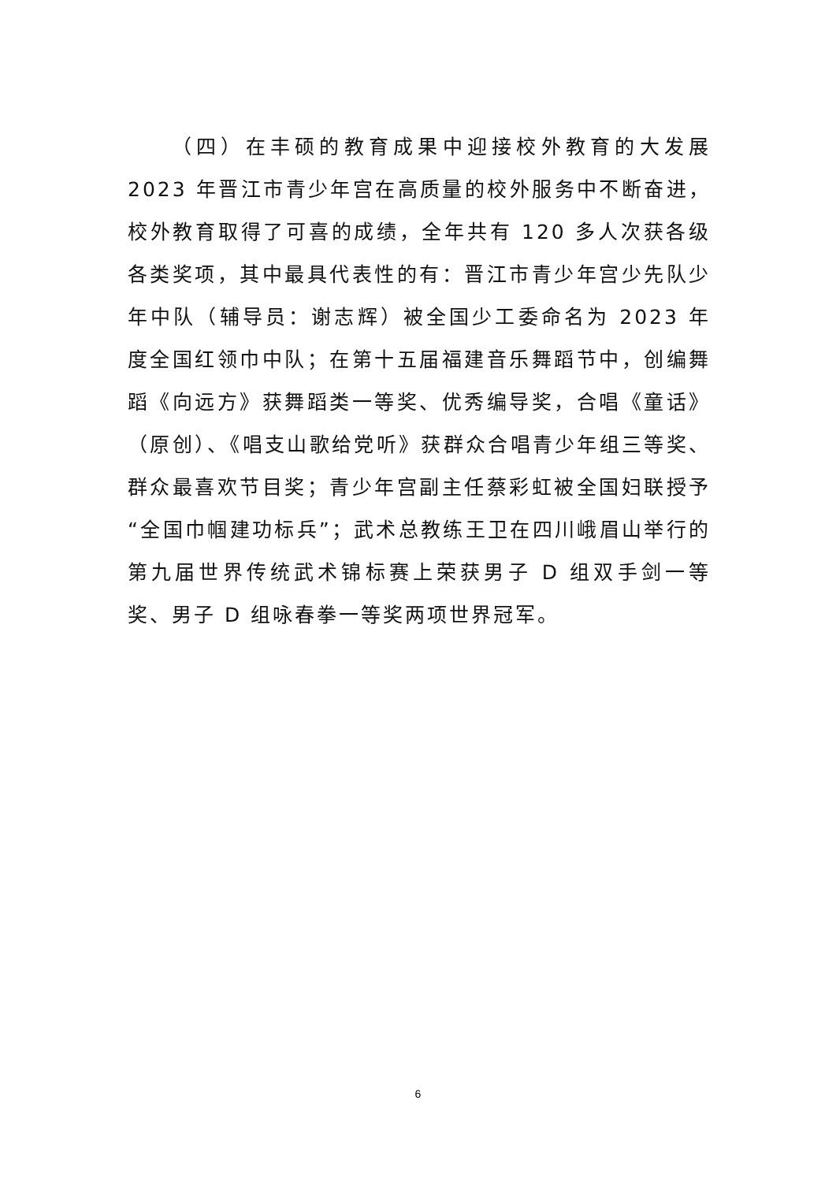（四）在丰硕的教育成果中迎接校外教育的大发展 2023 年晋江市青少年宫在高质量的校外服务中不断奋进，校外教育取得了可喜的成绩，全年共有 120 多人次获各级各类奖项，其中最具代表性的有：晋江市青少年宫少先队少年中队（辅导员：谢志辉）被全国少工委命名为 2023 年度全国红领巾中队；在第十五届福建音乐舞蹈节中，创编舞蹈《向远方》获舞蹈类一等奖、优秀编导奖，合唱《童话》（原创）、《唱支山歌给党听》获群众合唱青少年组三等奖、群众最喜欢节目奖；青少年宫副主任蔡彩虹被全国妇联授予“全国巾帼建功标兵”；武术总教练王卫在四川峨眉山举行的第九届世界传统武术锦标赛上荣获男子 D 组双手剑一等奖、男子 D 组咏春拳一等奖两项世界冠军。
6